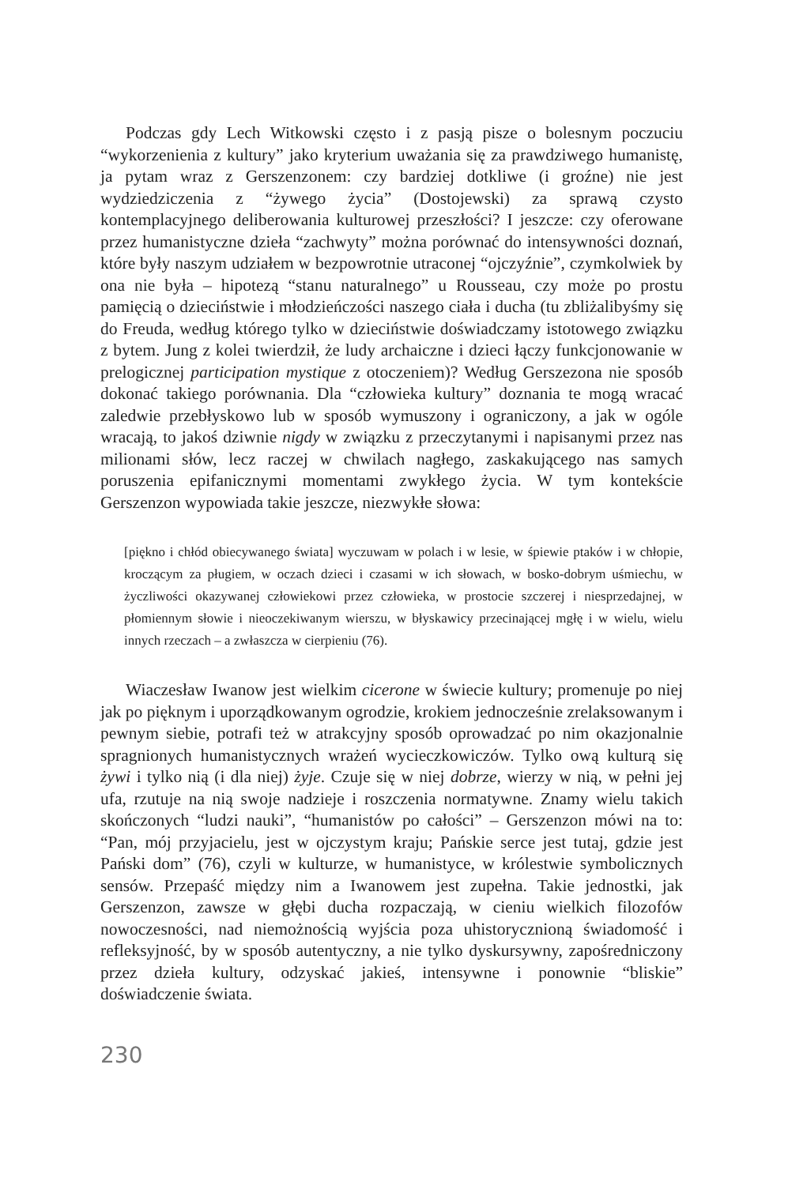Podczas gdy Lech Witkowski często i z pasją pisze o bolesnym poczuciu “wykorzenienia z kultury” jako kryterium uważania się za prawdziwego humanistę, ja pytam wraz z Gerszenzonem: czy bardziej dotkliwe (i groźne) nie jest wydziedziczenia z “żywego życia” (Dostojewski) za sprawą czysto kontemplacyjnego deliberowania kulturowej przeszłości? I jeszcze: czy oferowane przez humanistyczne dzieła “zachwyty” można porównać do intensywności doznań, które były naszym udziałem w bezpowrotnie utraconej “ojczyźnie”, czymkolwiek by ona nie była – hipotezą “stanu naturalnego” u Rousseau, czy może po prostu pamięcią o dzieciństwie i młodzieńczości naszego ciała i ducha (tu zbliżalibyśmy się do Freuda, według którego tylko w dzieciństwie doświadczamy istotowego związku z bytem. Jung z kolei twierdził, że ludy archaiczne i dzieci łączy funkcjonowanie w prelogicznej participation mystique z otoczeniem)? Według Gerszezona nie sposób dokonać takiego porównania. Dla “człowieka kultury” doznania te mogą wracać zaledwie przebłyskowo lub w sposób wymuszony i ograniczony, a jak w ogóle wracają, to jakoś dziwnie nigdy w związku z przeczytanymi i napisanymi przez nas milionami słów, lecz raczej w chwilach nagłego, zaskakującego nas samych poruszenia epifanicznymi momentami zwykłego życia. W tym kontekście Gerszenzon wypowiada takie jeszcze, niezwykłe słowa:
[piękno i chłód obiecywanego świata] wyczuwam w polach i w lesie, w śpiewie ptaków i w chłopie, kroczącym za pługiem, w oczach dzieci i czasami w ich słowach, w bosko-dobrym uśmiechu, w życzliwości okazywanej człowiekowi przez człowieka, w prostocie szczerej i niesprzedajnej, w płomiennym słowie i nieoczekiwanym wierszu, w błyskawicy przecinającej mgłę i w wielu, wielu innych rzeczach – a zwłaszcza w cierpieniu (76).
Wiaczesław Iwanow jest wielkim cicerone w świecie kultury; promenuje po niej jak po pięknym i uporządkowanym ogrodzie, krokiem jednocześnie zrelaksowanym i pewnym siebie, potrafi też w atrakcyjny sposób oprowadzać po nim okazjonalnie spragnionych humanistycznych wrażeń wycieczkowiczów. Tylko ową kulturą się żywi i tylko nią (i dla niej) żyje. Czuje się w niej dobrze, wierzy w nią, w pełni jej ufa, rzutuje na nią swoje nadzieje i roszczenia normatywne. Znamy wielu takich skończonych “ludzi nauki”, “humanistów po całości” – Gerszenzon mówi na to: “Pan, mój przyjacielu, jest w ojczystym kraju; Pańskie serce jest tutaj, gdzie jest Pański dom” (76), czyli w kulturze, w humanistyce, w królestwie symbolicznych sensów. Przepaść między nim a Iwanowem jest zupełna. Takie jednostki, jak Gerszenzon, zawsze w głębi ducha rozpaczają, w cieniu wielkich filozofów nowoczesności, nad niemożnością wyjścia poza uhistorycznioną świadomość i refleksyjność, by w sposób autentyczny, a nie tylko dyskursywny, zapośredniczony przez dzieła kultury, odzyskać jakieś, intensywne i ponownie “bliskie” doświadczenie świata.
230